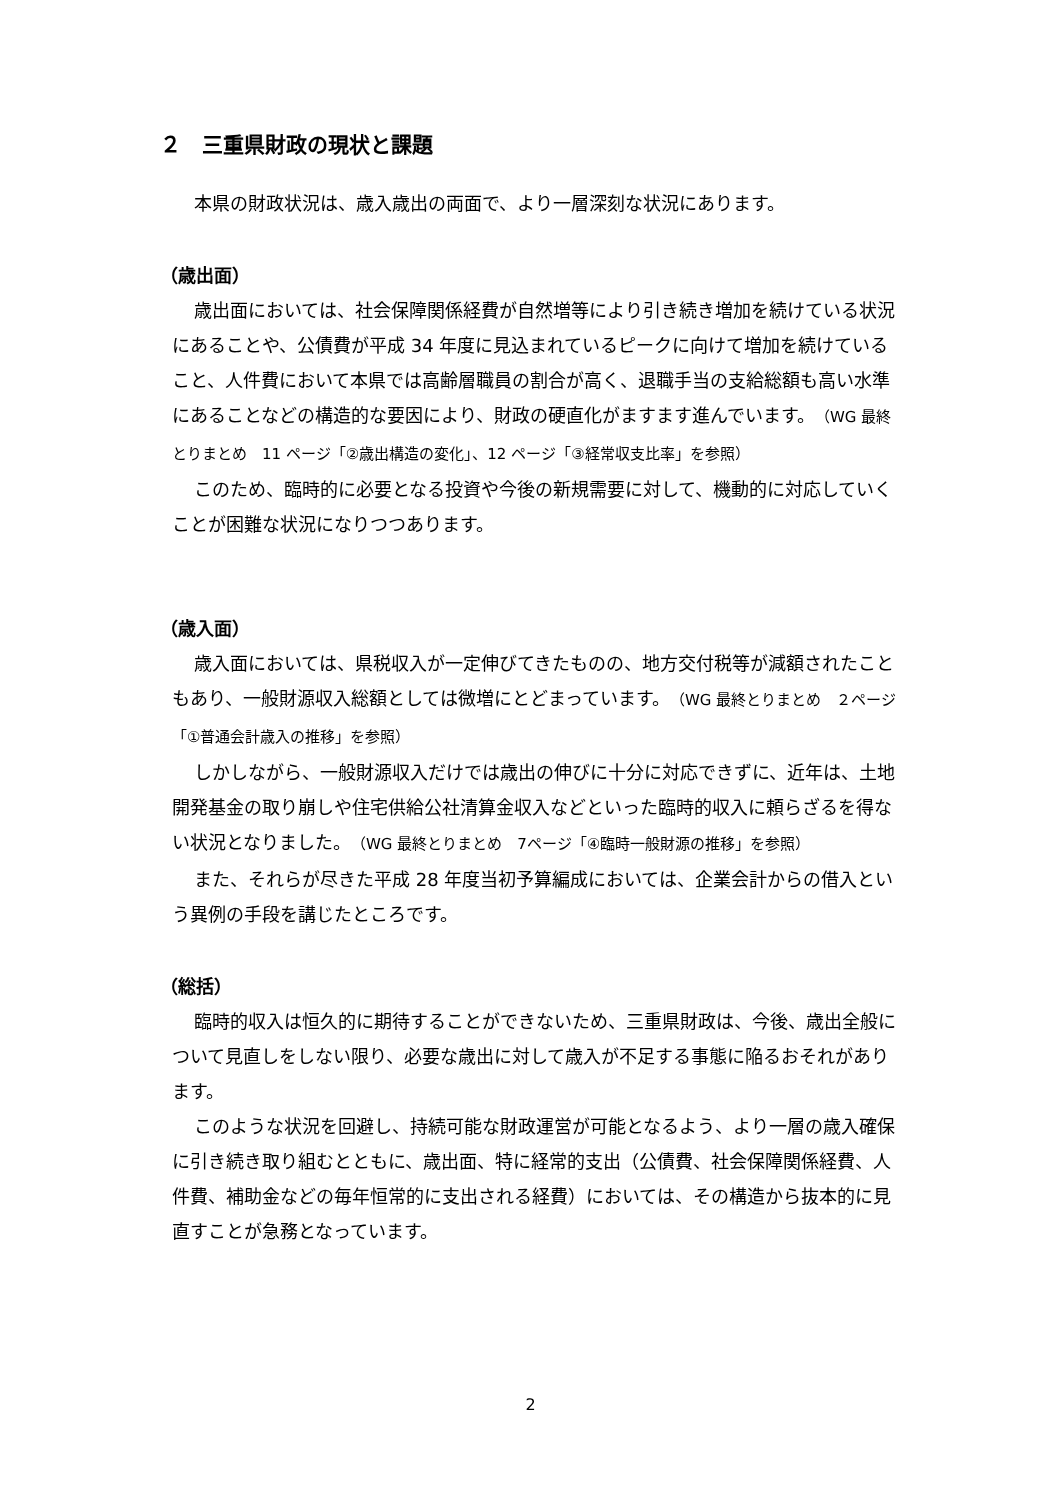２　三重県財政の現状と課題
本県の財政状況は、歳入歳出の両面で、より一層深刻な状況にあります。
（歳出面）
歳出面においては、社会保障関係経費が自然増等により引き続き増加を続けている状況にあることや、公債費が平成 34 年度に見込まれているピークに向けて増加を続けていること、人件費において本県では高齢層職員の割合が高く、退職手当の支給総額も高い水準にあることなどの構造的な要因により、財政の硬直化がますます進んでいます。（WG 最終とりまとめ　11 ページ「②歳出構造の変化」、12 ページ「③経常収支比率」を参照）
このため、臨時的に必要となる投資や今後の新規需要に対して、機動的に対応していくことが困難な状況になりつつあります。
（歳入面）
歳入面においては、県税収入が一定伸びてきたものの、地方交付税等が減額されたこともあり、一般財源収入総額としては微増にとどまっています。（WG 最終とりまとめ　２ページ「①普通会計歳入の推移」を参照）
しかしながら、一般財源収入だけでは歳出の伸びに十分に対応できずに、近年は、土地開発基金の取り崩しや住宅供給公社清算金収入などといった臨時的収入に頼らざるを得ない状況となりました。（WG 最終とりまとめ　7ページ「④臨時一般財源の推移」を参照）
また、それらが尽きた平成 28 年度当初予算編成においては、企業会計からの借入という異例の手段を講じたところです。
（総括）
臨時的収入は恒久的に期待することができないため、三重県財政は、今後、歳出全般について見直しをしない限り、必要な歳出に対して歳入が不足する事態に陥るおそれがあります。
このような状況を回避し、持続可能な財政運営が可能となるよう、より一層の歳入確保に引き続き取り組むとともに、歳出面、特に経常的支出（公債費、社会保障関係経費、人件費、補助金などの毎年恒常的に支出される経費）においては、その構造から抜本的に見直すことが急務となっています。
2